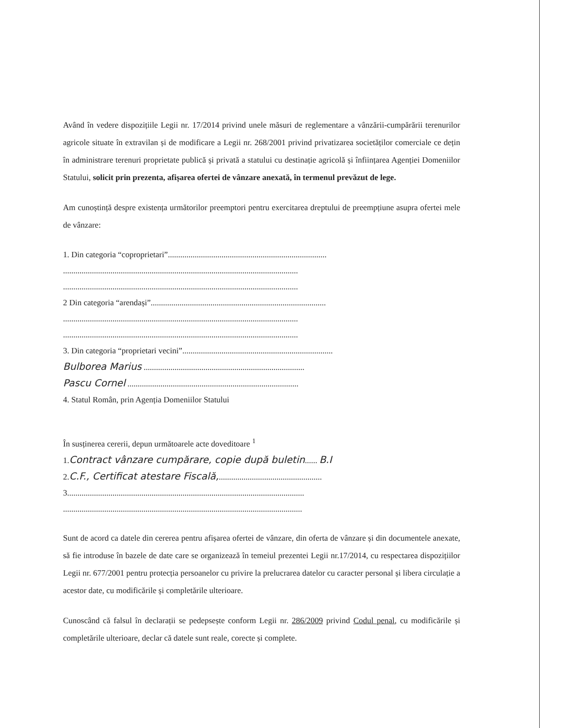Având în vedere dispozițiile Legii nr. 17/2014 privind unele măsuri de reglementare a vânzării-cumpărării terenurilor agricole situate în extravilan și de modificare a Legii nr. 268/2001 privind privatizarea societăților comerciale ce dețin în administrare terenuri proprietate publică și privată a statului cu destinație agricolă și înființarea Agenției Domeniilor Statului, solicit prin prezenta, afișarea ofertei de vânzare anexată, în termenul prevăzut de lege.
Am cunoștință despre existența următorilor preemptori pentru exercitarea dreptului de preempțiune asupra ofertei mele de vânzare:
1. Din categoria “coproprietari”.............................................................................
..................................................................................................................
..................................................................................................................
2 Din categoria “arendași”.....................................................................................
..................................................................................................................
..................................................................................................................
3. Din categoria “proprietari vecini”.........................................................................
Bulborea Marius ..............................................................................
Pascu Cornel ...................................................................................
4. Statul Român, prin Agenția Domeniilor Statului
În susținerea cererii, depun următoarele acte doveditoare <sup>1</sup>
1.Contract vânzare cumpărare, copie după buletin...... B.I
2.C.F., Certificat atestare Fiscală,..................................................
3...................................................................................................................
....................................................................................................................
Sunt de acord ca datele din cererea pentru afișarea ofertei de vânzare, din oferta de vânzare și din documentele anexate, să fie introduse în bazele de date care se organizează în temeiul prezentei Legii nr.17/2014, cu respectarea dispozițiilor Legii nr. 677/2001 pentru protecția persoanelor cu privire la prelucrarea datelor cu caracter personal și libera circulație a acestor date, cu modificările și completările ulterioare.
Cunoscând că falsul în declarații se pedepsește conform Legii nr. 286/2009 privind Codul penal, cu modificările și completările ulterioare, declar că datele sunt reale, corecte și complete.